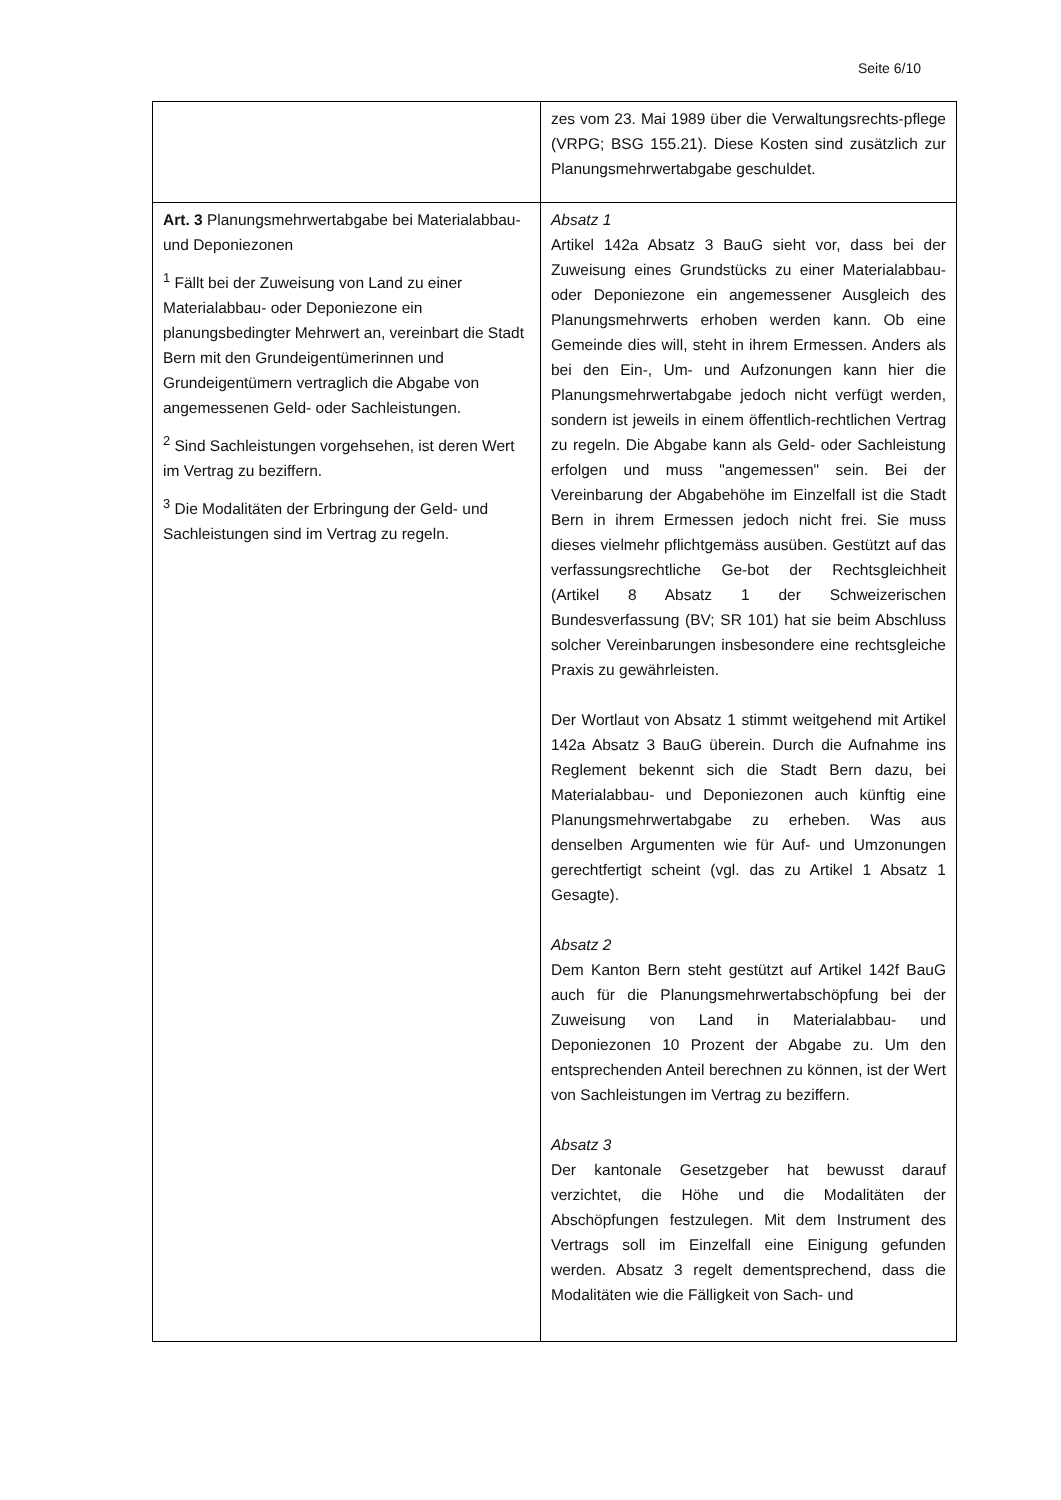Seite 6/10
| | zes vom 23. Mai 1989 über die Verwaltungsrechts-pflege (VRPG; BSG 155.21). Diese Kosten sind zusätzlich zur Planungsmehrwertabgabe geschuldet. |
| Art. 3 Planungsmehrwertabgabe bei Materialabbau- und Deponiezonen <sup>1</sup> Fällt bei der Zuweisung von Land zu einer Materialabbau- oder Deponiezone ein planungsbedingter Mehrwert an, vereinbart die Stadt Bern mit den Grundeigentümerinnen und Grundeigentümern vertraglich die Abgabe von angemessenen Geld- oder Sachleistungen. <sup>2</sup> Sind Sachleistungen vorgehsehen, ist deren Wert im Vertrag zu beziffern. <sup>3</sup> Die Modalitäten der Erbringung der Geld- und Sachleistungen sind im Vertrag zu regeln. | Absatz 1 Artikel 142a Absatz 3 BauG sieht vor, dass bei der Zuweisung eines Grundstücks zu einer Materialabbau- oder Deponiezone ein angemessener Ausgleich des Planungsmehrwerts erhoben werden kann. Ob eine Gemeinde dies will, steht in ihrem Ermessen. Anders als bei den Ein-, Um- und Aufzonungen kann hier die Planungsmehrwertabgabe jedoch nicht verfügt werden, sondern ist jeweils in einem öffentlich-rechtlichen Vertrag zu regeln. Die Abgabe kann als Geld- oder Sachleistung erfolgen und muss "angemessen" sein. Bei der Vereinbarung der Abgabehöhe im Einzelfall ist die Stadt Bern in ihrem Ermessen jedoch nicht frei. Sie muss dieses vielmehr pflichtgemäss ausüben. Gestützt auf das verfassungsrechtliche Ge-bot der Rechtsgleichheit (Artikel 8 Absatz 1 der Schweizerischen Bundesverfassung (BV; SR 101) hat sie beim Abschluss solcher Vereinbarungen insbesondere eine rechtsgleiche Praxis zu gewährleisten. Der Wortlaut von Absatz 1 stimmt weitgehend mit Artikel 142a Absatz 3 BauG überein. Durch die Aufnahme ins Reglement bekennt sich die Stadt Bern dazu, bei Materialabbau- und Deponiezonen auch künftig eine Planungsmehrwertabgabe zu erheben. Was aus denselben Argumenten wie für Auf- und Umzonungen gerechtfertigt scheint (vgl. das zu Artikel 1 Absatz 1 Gesagte). Absatz 2 Dem Kanton Bern steht gestützt auf Artikel 142f BauG auch für die Planungsmehrwertabschöpfung bei der Zuweisung von Land in Materialabbau- und Deponiezonen 10 Prozent der Abgabe zu. Um den entsprechenden Anteil berechnen zu können, ist der Wert von Sachleistungen im Vertrag zu beziffern. Absatz 3 Der kantonale Gesetzgeber hat bewusst darauf verzichtet, die Höhe und die Modalitäten der Abschöpfungen festzulegen. Mit dem Instrument des Vertrags soll im Einzelfall eine Einigung gefunden werden. Absatz 3 regelt dementsprechend, dass die Modalitäten wie die Fälligkeit von Sach- und |